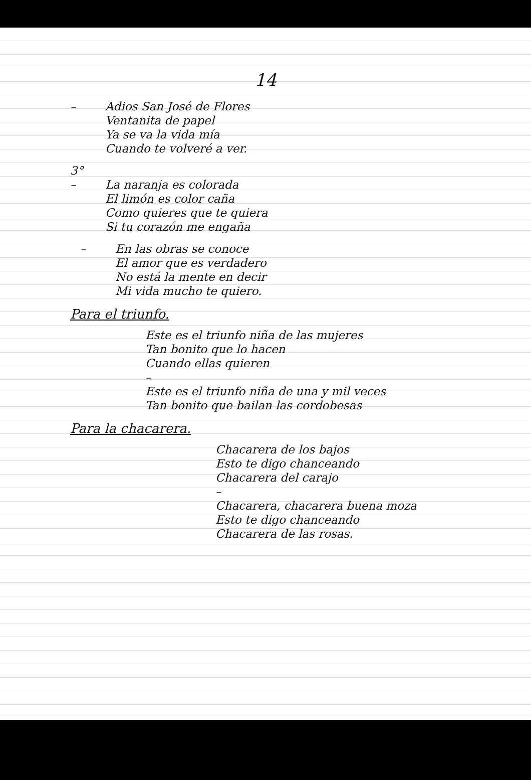14
– Adios San José de Flores
Ventanita de papel
Ya se va la vida mía
Cuando te volveré a ver.
3°
– La naranja es colorada
El limón es color caña
Como quieres que te quiera
Si tu corazón me engaña
– En las obras se conoce
El amor que es verdadero
No está la mente en decir
Mi vida mucho te quiero.
Para el triunfo.
Este es el triunfo niña de las mujeres
Tan bonito que lo hacen
Cuando ellas quieren
–
Este es el triunfo niña de una y mil veces
Tan bonito que bailan las cordobesas
Para la chacarera.
Chacarera de los bajos
Esto te digo chanceando
Chacarera del carajo
–
Chacarera, chacarera buena moza
Esto te digo chanceando
Chacarera de las rosas.